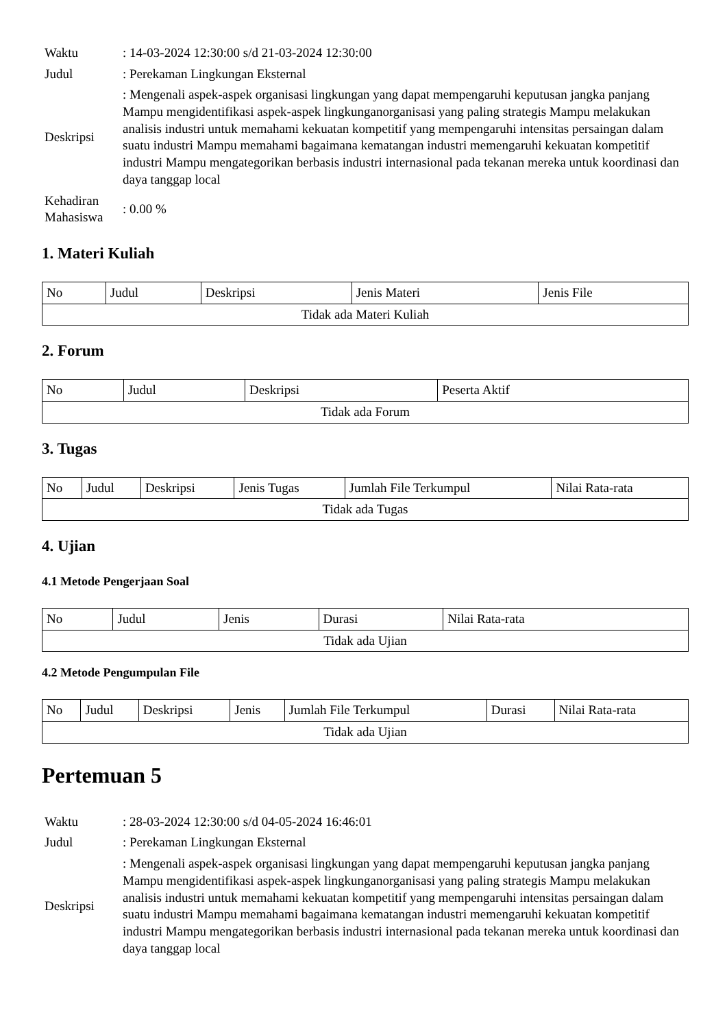| Waktu | : 14-03-2024 12:30:00 s/d 21-03-2024 12:30:00 |
| Judul | : Perekaman Lingkungan Eksternal |
| Deskripsi | : Mengenali aspek-aspek organisasi lingkungan yang dapat mempengaruhi keputusan jangka panjang Mampu mengidentifikasi aspek-aspek lingkunganorganisasi yang paling strategis Mampu melakukan analisis industri untuk memahami kekuatan kompetitif yang mempengaruhi intensitas persaingan dalam suatu industri Mampu memahami bagaimana kematangan industri memengaruhi kekuatan kompetitif industri Mampu mengategorikan berbasis industri internasional pada tekanan mereka untuk koordinasi dan daya tanggap local |
| Kehadiran Mahasiswa | : 0.00 % |
1. Materi Kuliah
| No | Judul | Deskripsi | Jenis Materi | Jenis File |
| --- | --- | --- | --- | --- |
| Tidak ada Materi Kuliah | | | | |
2. Forum
| No | Judul | Deskripsi | Peserta Aktif |
| --- | --- | --- | --- |
| Tidak ada Forum | | | |
3. Tugas
| No | Judul | Deskripsi | Jenis Tugas | Jumlah File Terkumpul | Nilai Rata-rata |
| --- | --- | --- | --- | --- | --- |
| Tidak ada Tugas | | | | | |
4. Ujian
4.1 Metode Pengerjaan Soal
| No | Judul | Jenis | Durasi | Nilai Rata-rata |
| --- | --- | --- | --- | --- |
| Tidak ada Ujian | | | | |
4.2 Metode Pengumpulan File
| No | Judul | Deskripsi | Jenis | Jumlah File Terkumpul | Durasi | Nilai Rata-rata |
| --- | --- | --- | --- | --- | --- | --- |
| Tidak ada Ujian | | | | | | |
Pertemuan 5
| Waktu | : 28-03-2024 12:30:00 s/d 04-05-2024 16:46:01 |
| Judul | : Perekaman Lingkungan Eksternal |
| Deskripsi | : Mengenali aspek-aspek organisasi lingkungan yang dapat mempengaruhi keputusan jangka panjang Mampu mengidentifikasi aspek-aspek lingkunganorganisasi yang paling strategis Mampu melakukan analisis industri untuk memahami kekuatan kompetitif yang mempengaruhi intensitas persaingan dalam suatu industri Mampu memahami bagaimana kematangan industri memengaruhi kekuatan kompetitif industri Mampu mengategorikan berbasis industri internasional pada tekanan mereka untuk koordinasi dan daya tanggap local |